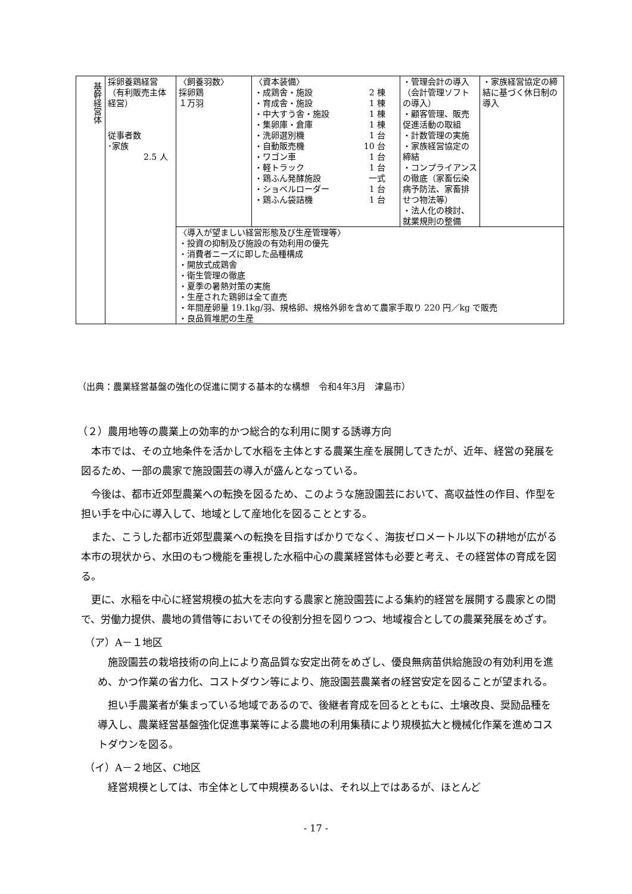| 基幹経営体 | 採卵養鶏経営 （有利販売主体経営） 従事者数 ･家族 2.5 人 | 〈飼養羽数〉 採卵鶏 １万羽 | 〈資本装備〉 ・成鶏舎・施設 2 棟 ・育成舎・施設 1 棟 ・中大すう舎・施設 1 棟 ・集卵庫・倉庫 1 棟 ・洗卵選別機 1 台 ・自動販売機 10 台 ・ワゴン車 1 台 ・軽トラック 1 台 ・鶏ふん発酵施設 一式 ・ショベルローダー 1 台 ・鶏ふん袋詰機 1 台 | ・管理会計の導入（会計管理ソフトの導入） ・顧客管理、販売促進活動の取組 ・計数管理の実施 ・家族経営協定の締結 ・コンプライアンスの徹底（家畜伝染病予防法、家畜排せつ物法等） ・法人化の検討、就業規則の整備 | ・家族経営協定の締結に基づく休日制の導入 |
| | | 〈導入が望ましい経営形態及び生産管理等〉 ・投資の抑制及び施設の有効利用の優先 ・消費者ニーズに即した品種構成 ・開放式成鶏舎 ・衛生管理の徹底 ・夏季の暑熱対策の実施 ・生産された鶏卵は全て直売 ・年間産卵量 19.1kg/羽、規格卵、規格外卵を含めて農家手取り 220 円／kg で販売 ・良品質堆肥の生産 | | | |
（出典：農業経営基盤の強化の促進に関する基本的な構想　令和4年3月　津島市）
（２）農用地等の農業上の効率的かつ総合的な利用に関する誘導方向
本市では、その立地条件を活かして水稲を主体とする農業生産を展開してきたが、近年、経営の発展を図るため、一部の農家で施設園芸の導入が盛んとなっている。
今後は、都市近郊型農業への転換を図るため、このような施設園芸において、高収益性の作目、作型を担い手を中心に導入して、地域として産地化を図ることとする。
また、こうした都市近郊型農業への転換を目指すばかりでなく、海抜ゼロメートル以下の耕地が広がる本市の現状から、水田のもつ機能を重視した水稲中心の農業経営体も必要と考え、その経営体の育成を図る。
更に、水稲を中心に経営規模の拡大を志向する農家と施設園芸による集約的経営を展開する農家との間で、労働力提供、農地の賃借等においてその役割分担を図りつつ、地域複合としての農業発展をめざす。
（ア）A－１地区
施設園芸の栽培技術の向上により高品質な安定出荷をめざし、優良無病苗供給施設の有効利用を進め、かつ作業の省力化、コストダウン等により、施設園芸農業者の経営安定を図ることが望まれる。
担い手農業者が集まっている地域であるので、後継者育成を回るとともに、土壌改良、奨励品種を導入し、農業経営基盤強化促進事業等による農地の利用集積により規模拡大と機械化作業を進めコストダウンを図る。
（イ）A－２地区、C地区
経営規模としては、市全体として中規模あるいは、それ以上ではあるが、ほとんど
- 17 -